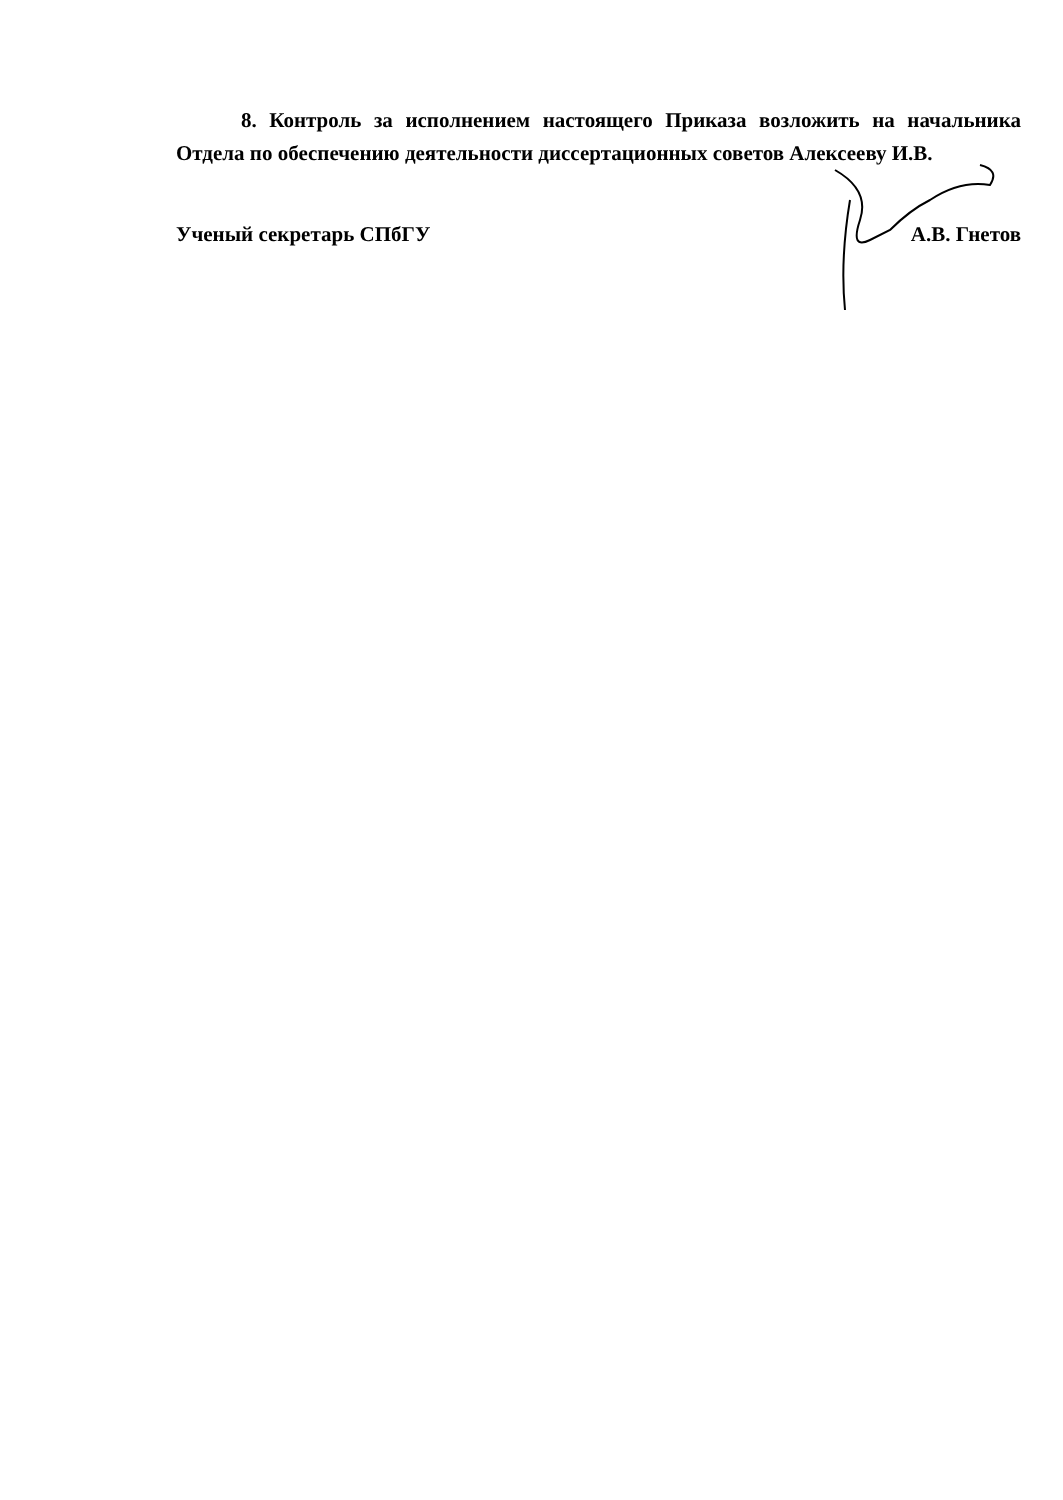8. Контроль за исполнением настоящего Приказа возложить на начальника Отдела по обеспечению деятельности диссертационных советов Алексееву И.В.
Ученый секретарь СПбГУ А.В. Гнетов